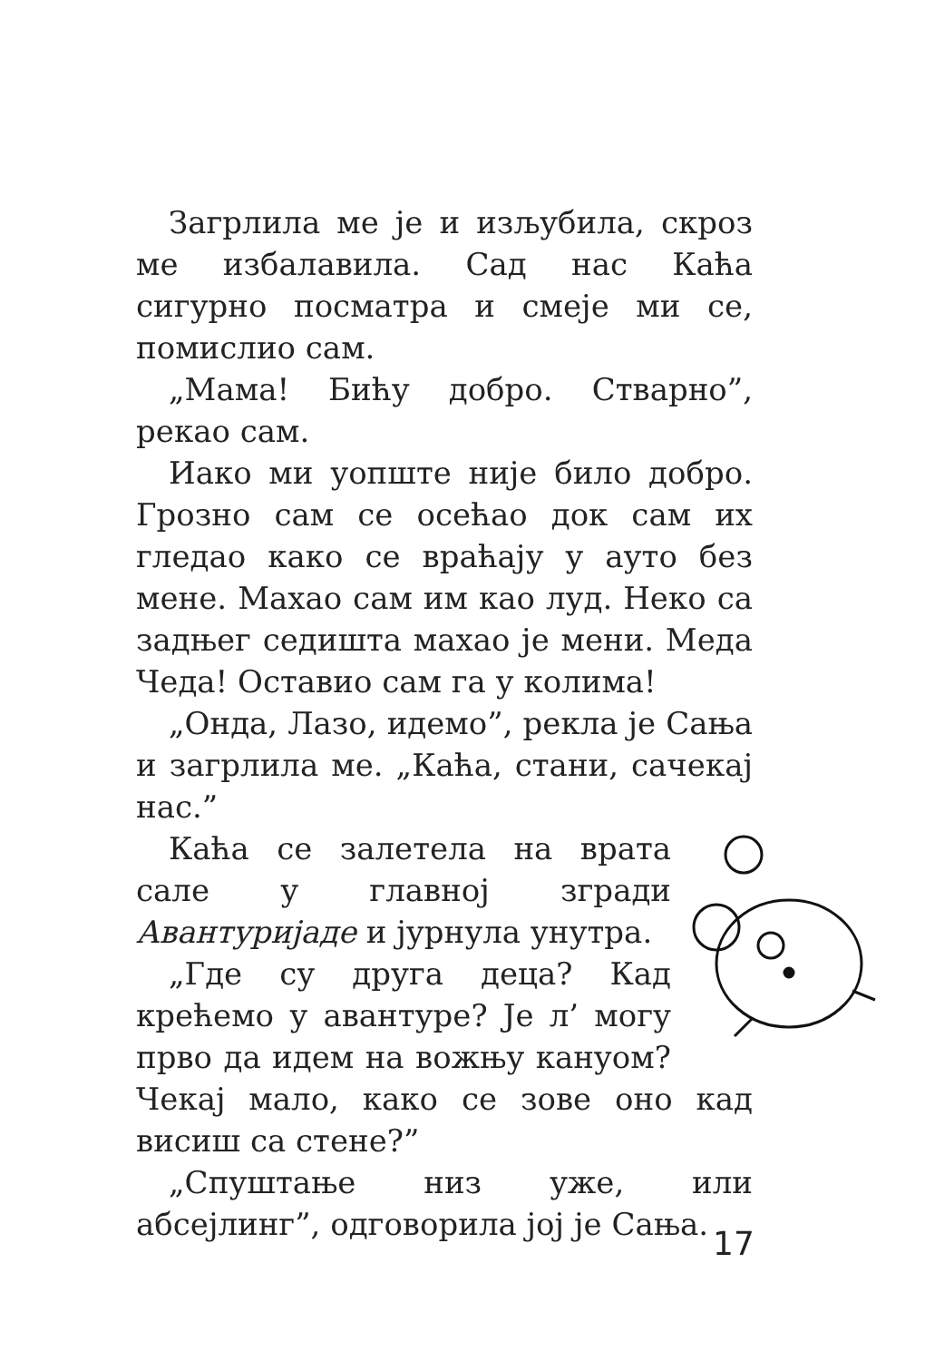Загрлила ме је и изљубила, скроз ме избалавила. Сад нас Каћа сигурно посматра и смеје ми се, помислио сам.
„Мама! Бићу добро. Стварно”, рекао сам.
Иако ми уопште није било добро. Грозно сам се осећао док сам их гледао како се враћају у ауто без мене. Махао сам им као луд. Неко са задњег седишта махао је мени. Меда Чеда! Оставио сам га у колима!
„Онда, Лазо, идемо”, рекла је Сања и загрлила ме. „Каћа, стани, сачекај нас.”
Каћа се залетела на врата сале у главној згради Авантуријаде и јурнула унутра.
„Где су друга деца? Кад крећемо у авантуре? Је л’ могу прво да идем на вожњу кануом? Чекај мало, како се зове оно кад висиш са стене?”
„Спуштање низ уже, или абсејлинг”, одговорила јој је Сања.
17